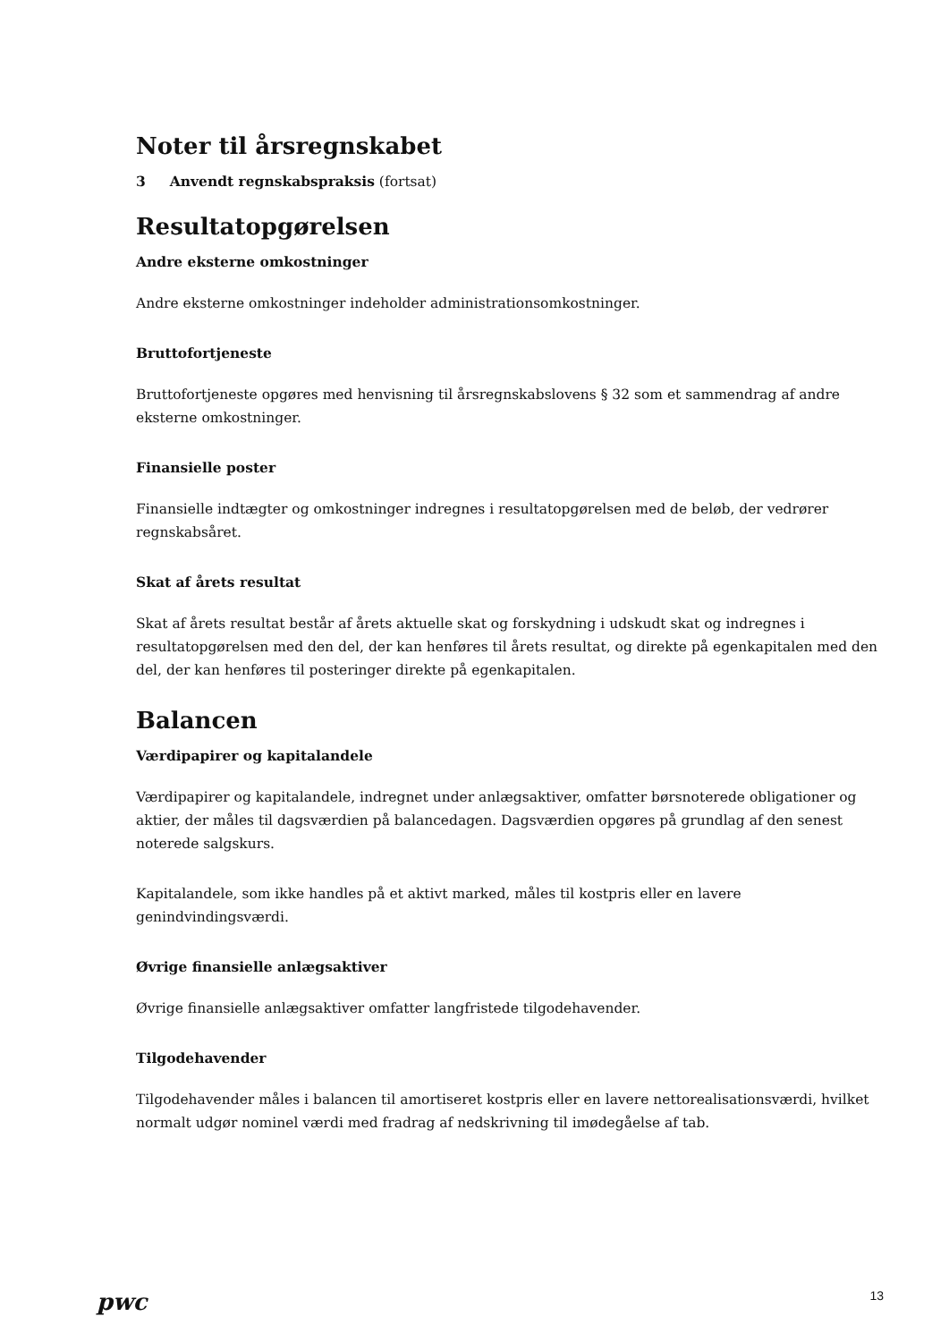Noter til årsregnskabet
3 Anvendt regnskabspraksis (fortsat)
Resultatopgørelsen
Andre eksterne omkostninger
Andre eksterne omkostninger indeholder administrationsomkostninger.
Bruttofortjeneste
Bruttofortjeneste opgøres med henvisning til årsregnskabslovens § 32 som et sammendrag af andre eksterne omkostninger.
Finansielle poster
Finansielle indtægter og omkostninger indregnes i resultatopgørelsen med de beløb, der vedrører regnskabsåret.
Skat af årets resultat
Skat af årets resultat består af årets aktuelle skat og forskydning i udskudt skat og indregnes i resultatopgørelsen med den del, der kan henføres til årets resultat, og direkte på egenkapitalen med den del, der kan henføres til posteringer direkte på egenkapitalen.
Balancen
Værdipapirer og kapitalandele
Værdipapirer og kapitalandele, indregnet under anlægsaktiver, omfatter børsnoterede obligationer og aktier, der måles til dagsværdien på balancedagen. Dagsværdien opgøres på grundlag af den senest noterede salgskurs.
Kapitalandele, som ikke handles på et aktivt marked, måles til kostpris eller en lavere genindvindingsværdi.
Øvrige finansielle anlægsaktiver
Øvrige finansielle anlægsaktiver omfatter langfristede tilgodehavender.
Tilgodehavender
Tilgodehavender måles i balancen til amortiseret kostpris eller en lavere nettorealisationsværdi, hvilket normalt udgør nominel værdi med fradrag af nedskrivning til imødegåelse af tab.
pwc 13